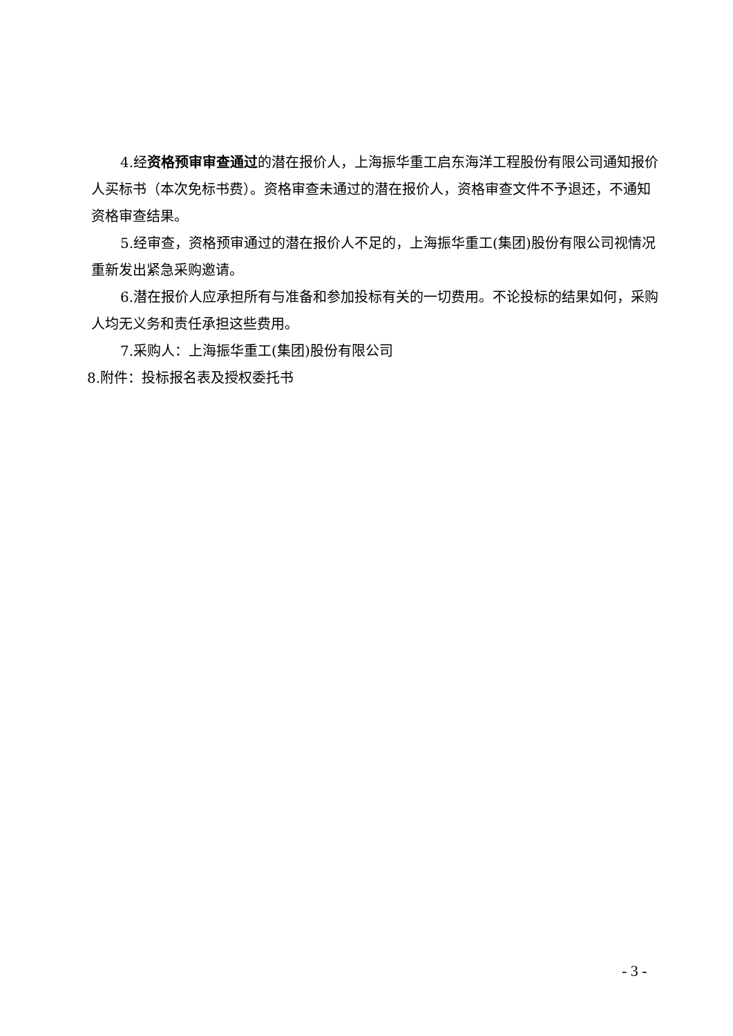4.经资格预审审查通过的潜在报价人，上海振华重工启东海洋工程股份有限公司通知报价人买标书（本次免标书费）。资格审查未通过的潜在报价人，资格审查文件不予退还，不通知资格审查结果。
5.经审查，资格预审通过的潜在报价人不足的，上海振华重工(集团)股份有限公司视情况重新发出紧急采购邀请。
6.潜在报价人应承担所有与准备和参加投标有关的一切费用。不论投标的结果如何，采购人均无义务和责任承担这些费用。
7.采购人：上海振华重工(集团)股份有限公司
8.附件：投标报名表及授权委托书
- 3 -